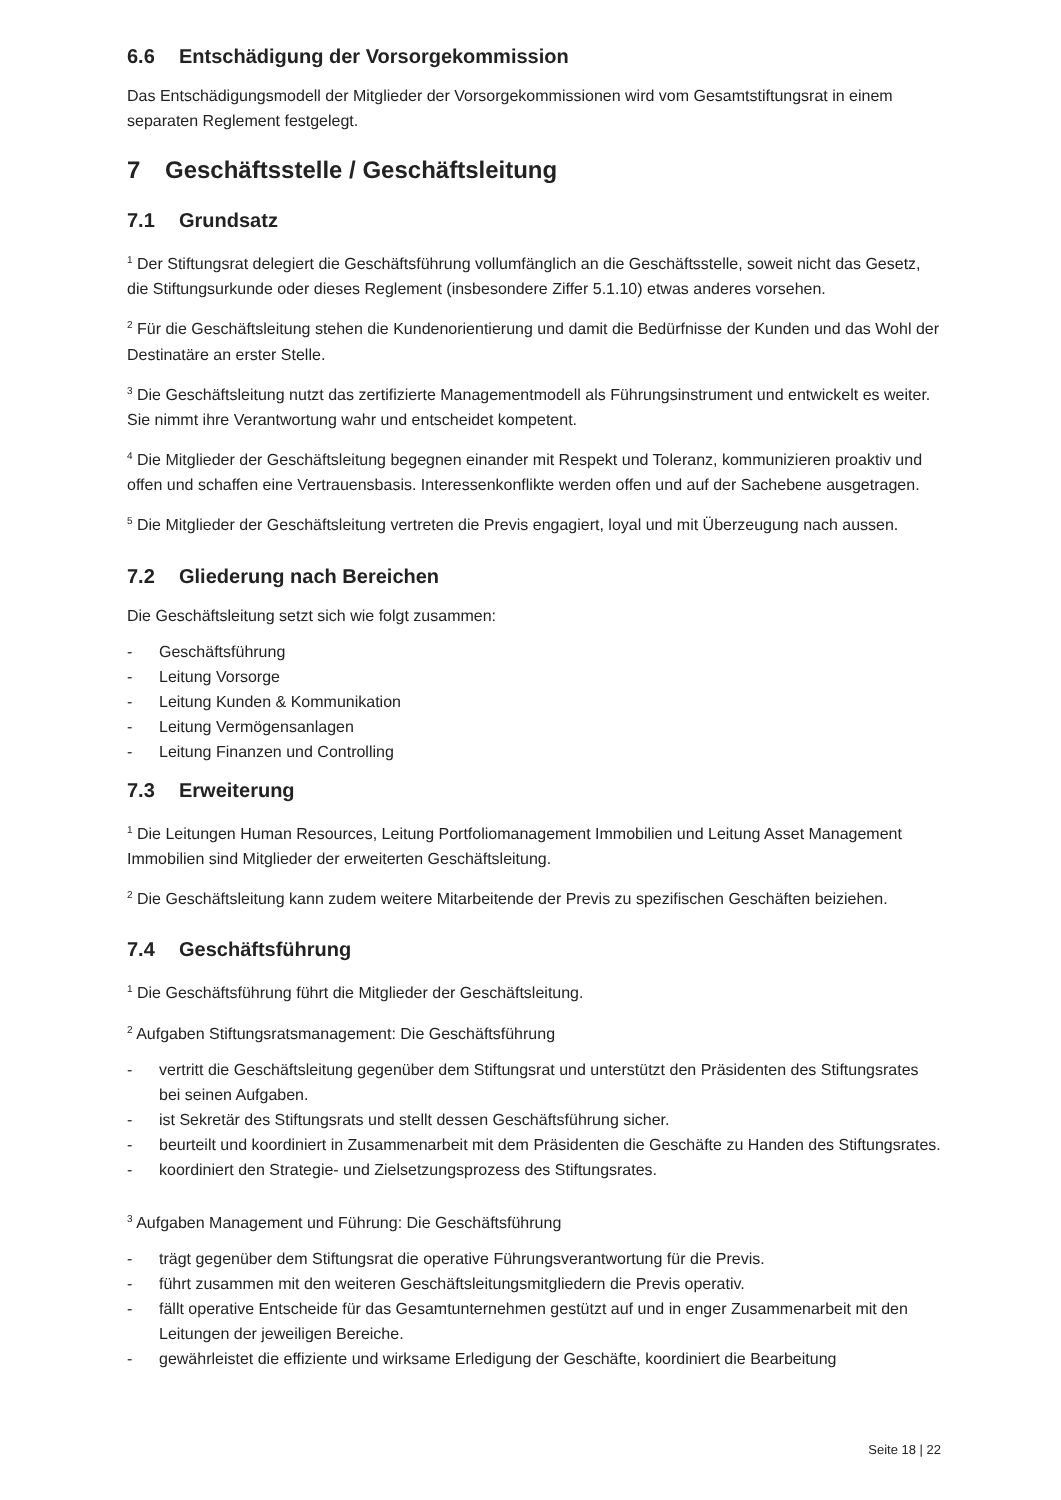6.6 Entschädigung der Vorsorgekommission
Das Entschädigungsmodell der Mitglieder der Vorsorgekommissionen wird vom Gesamtstiftungsrat in einem separaten Reglement festgelegt.
7 Geschäftsstelle / Geschäftsleitung
7.1 Grundsatz
<sup>1</sup> Der Stiftungsrat delegiert die Geschäftsführung vollumfänglich an die Geschäftsstelle, soweit nicht das Gesetz, die Stiftungsurkunde oder dieses Reglement (insbesondere Ziffer 5.1.10) etwas anderes vorsehen.
<sup>2</sup> Für die Geschäftsleitung stehen die Kundenorientierung und damit die Bedürfnisse der Kunden und das Wohl der Destinatäre an erster Stelle.
<sup>3</sup> Die Geschäftsleitung nutzt das zertifizierte Managementmodell als Führungsinstrument und entwickelt es weiter. Sie nimmt ihre Verantwortung wahr und entscheidet kompetent.
<sup>4</sup> Die Mitglieder der Geschäftsleitung begegnen einander mit Respekt und Toleranz, kommunizieren proaktiv und offen und schaffen eine Vertrauensbasis. Interessenkonflikte werden offen und auf der Sachebene ausgetragen.
<sup>5</sup> Die Mitglieder der Geschäftsleitung vertreten die Previs engagiert, loyal und mit Überzeugung nach aussen.
7.2 Gliederung nach Bereichen
Die Geschäftsleitung setzt sich wie folgt zusammen:
- Geschäftsführung
- Leitung Vorsorge
- Leitung Kunden & Kommunikation
- Leitung Vermögensanlagen
- Leitung Finanzen und Controlling
7.3 Erweiterung
<sup>1</sup> Die Leitungen Human Resources, Leitung Portfoliomanagement Immobilien und Leitung Asset Management Immobilien sind Mitglieder der erweiterten Geschäftsleitung.
<sup>2</sup> Die Geschäftsleitung kann zudem weitere Mitarbeitende der Previs zu spezifischen Geschäften beiziehen.
7.4 Geschäftsführung
<sup>1</sup> Die Geschäftsführung führt die Mitglieder der Geschäftsleitung.
<sup>2</sup> Aufgaben Stiftungsratsmanagement: Die Geschäftsführung
- vertritt die Geschäftsleitung gegenüber dem Stiftungsrat und unterstützt den Präsidenten des Stiftungsrates bei seinen Aufgaben.
- ist Sekretär des Stiftungsrats und stellt dessen Geschäftsführung sicher.
- beurteilt und koordiniert in Zusammenarbeit mit dem Präsidenten die Geschäfte zu Handen des Stiftungsrates.
- koordiniert den Strategie- und Zielsetzungsprozess des Stiftungsrates.
<sup>3</sup> Aufgaben Management und Führung: Die Geschäftsführung
- trägt gegenüber dem Stiftungsrat die operative Führungsverantwortung für die Previs.
- führt zusammen mit den weiteren Geschäftsleitungsmitgliedern die Previs operativ.
- fällt operative Entscheide für das Gesamtunternehmen gestützt auf und in enger Zusammenarbeit mit den Leitungen der jeweiligen Bereiche.
- gewährleistet die effiziente und wirksame Erledigung der Geschäfte, koordiniert die Bearbeitung
Seite 18 | 22